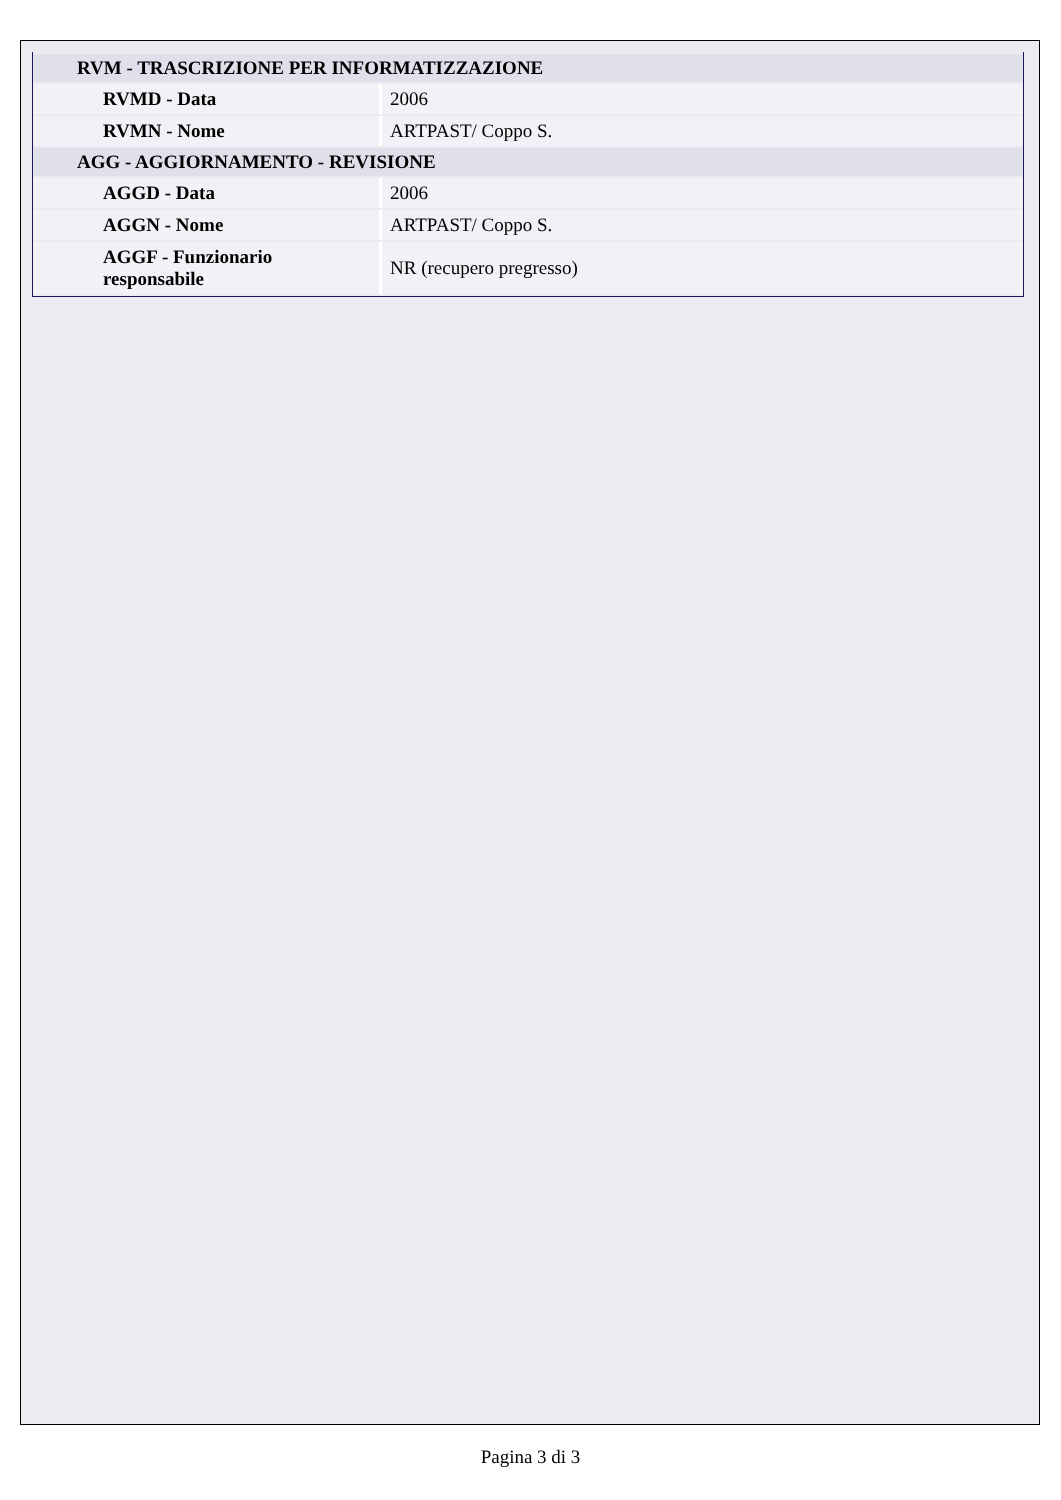| RVM - TRASCRIZIONE PER INFORMATIZZAZIONE | |
| --- | --- |
| RVMD - Data | 2006 |
| RVMN - Nome | ARTPAST/ Coppo S. |
| AGG - AGGIORNAMENTO - REVISIONE | |
| AGGD - Data | 2006 |
| AGGN - Nome | ARTPAST/ Coppo S. |
| AGGF - Funzionario responsabile | NR (recupero pregresso) |
Pagina 3 di 3